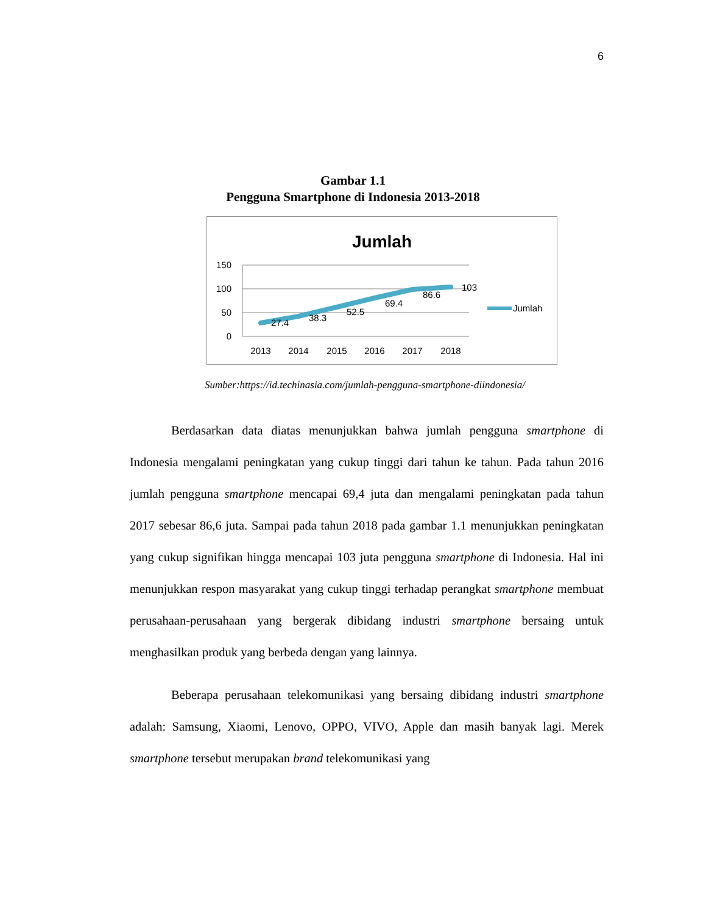6
Gambar 1.1
Pengguna Smartphone di Indonesia 2013-2018
Jumlah
150
100
50
0
27.4
38.3
52.5
69.4
86.6
103
2013
2014
2015
2016
2017
2018
Jumlah
Sumber:https://id.techinasia.com/jumlah-pengguna-smartphone-diindonesia/
Berdasarkan data diatas menunjukkan bahwa jumlah pengguna smartphone di Indonesia mengalami peningkatan yang cukup tinggi dari tahun ke tahun. Pada tahun 2016 jumlah pengguna smartphone mencapai 69,4 juta dan mengalami peningkatan pada tahun 2017 sebesar 86,6 juta. Sampai pada tahun 2018 pada gambar 1.1 menunjukkan peningkatan yang cukup signifikan hingga mencapai 103 juta pengguna smartphone di Indonesia. Hal ini menunjukkan respon masyarakat yang cukup tinggi terhadap perangkat smartphone membuat perusahaan-perusahaan yang bergerak dibidang industri smartphone bersaing untuk menghasilkan produk yang berbeda dengan yang lainnya.
Beberapa perusahaan telekomunikasi yang bersaing dibidang industri smartphone adalah: Samsung, Xiaomi, Lenovo, OPPO, VIVO, Apple dan masih banyak lagi. Merek smartphone tersebut merupakan brand telekomunikasi yang